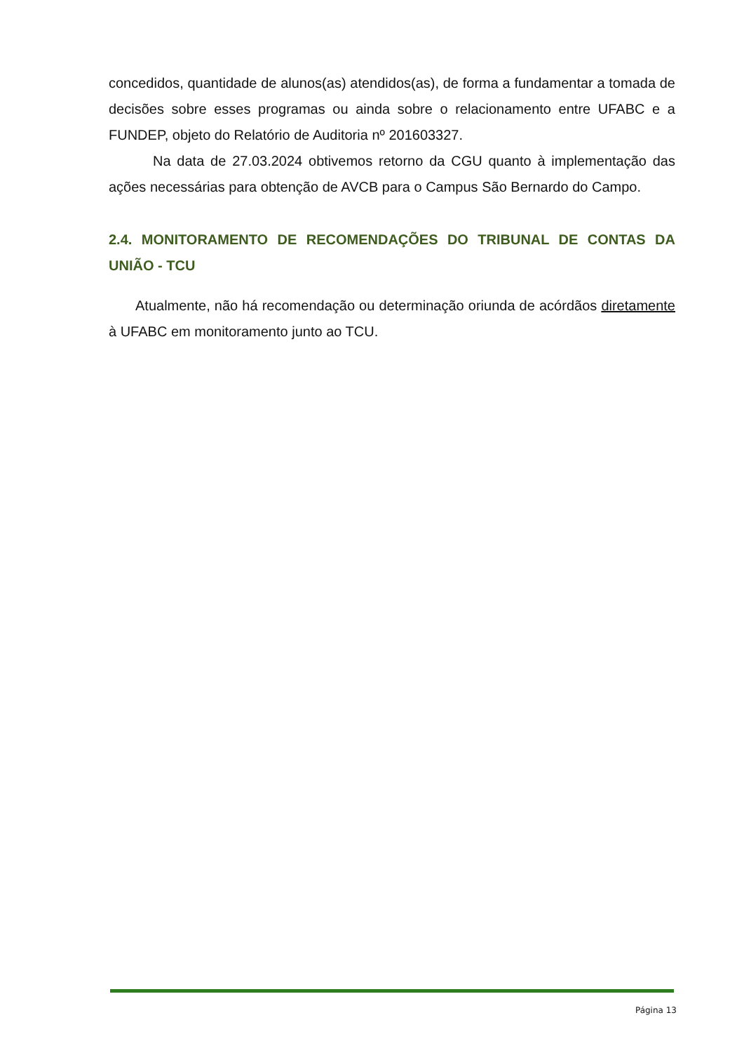concedidos, quantidade de alunos(as) atendidos(as), de forma a fundamentar a tomada de decisões sobre esses programas ou ainda sobre o relacionamento entre UFABC e a FUNDEP, objeto do Relatório de Auditoria nº 201603327.
Na data de 27.03.2024 obtivemos retorno da CGU quanto à implementação das ações necessárias para obtenção de AVCB para o Campus São Bernardo do Campo.
2.4. MONITORAMENTO DE RECOMENDAÇÕES DO TRIBUNAL DE CONTAS DA UNIÃO - TCU
Atualmente, não há recomendação ou determinação oriunda de acórdãos diretamente à UFABC em monitoramento junto ao TCU.
Página 13